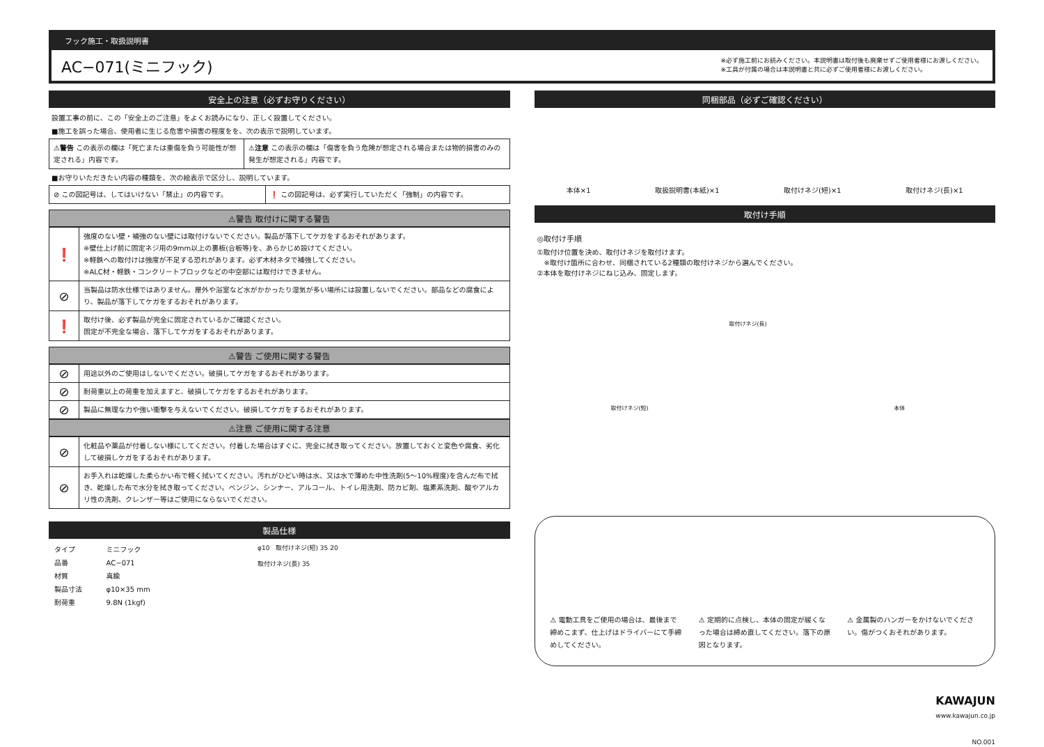フック施工・取扱説明書
AC−071(ミニフック)
※必ず施工前にお読みください。本説明書は取付後も廃棄せずご使用者様にお渡しください。
※工具が付属の場合は本説明書と共に必ずご使用者様にお渡しください。
安全上の注意（必ずお守りください）
設置工事の前に、この「安全上のご注意」をよくお読みになり、正しく設置してください。
■施工を誤った場合、使用者に生じる危害や損害の程度をを、次の表示で説明しています。
| ⚠警告 この表示の欄は「死亡または重傷を負う可能性が想定される」内容です。 | ⚠注意 この表示の欄は「傷害を負う危険が想定される場合または物的損害のみの発生が想定される」内容です。 |
■お守りいただきたい内容の種類を、次の絵表示で区分し、説明しています。
| ⊘ この図記号は、してはいけない「禁止」の内容です。 | ❗ この図記号は、必ず実行していただく「強制」の内容です。 |
⚠警告 取付けに関する警告
| ❗ | 強度のない壁・補強のない壁には取付けないでください。製品が落下してケガをするおそれがあります。 ※壁仕上げ前に固定ネジ用の9mm以上の裏板(合板等)を、あらかじめ設けてください。 ※軽鉄への取付けは強度が不足する恐れがあります。必ず木材ネタで補強してください。 ※ALC材・軽鉄・コンクリートブロックなどの中空部には取付けできません。 |
| ⊘ | 当製品は防水仕様ではありません。屋外や浴室など水がかかったり湿気が多い場所には設置しないでください。部品などの腐食により、製品が落下してケガをするおそれがあります。 |
| ❗ | 取付け後、必ず製品が完全に固定されているかご確認ください。 固定が不完全な場合、落下してケガをするおそれがあります。 |
⚠警告 ご使用に関する警告
| ⊘ | 用途以外のご使用はしないでください。破損してケガをするおそれがあります。 |
| ⊘ | 耐荷重以上の荷重を加えますと、破損してケガをするおそれがあります。 |
| ⊘ | 製品に無理な力や強い衝撃を与えないでください。破損してケガをするおそれがあります。 |
⚠注意 ご使用に関する注意
| ⊘ | 化粧品や薬品が付着しない様にしてください。付着した場合はすぐに、完全に拭き取ってください。放置しておくと変色や腐食、劣化して破損しケガをするおそれがあります。 |
| ⊘ | お手入れは乾燥した柔らかい布で軽く拭いてください。汚れがひどい時は水、又は水で薄めた中性洗剤(5〜10%程度)を含んだ布で拭き、乾燥した布で水分を拭き取ってください。ベンジン、シンナー、アルコール、トイレ用洗剤、防カビ剤、塩素系洗剤、酸やアルカリ性の洗剤、クレンザー等はご使用にならないでください。 |
製品仕様
| タイプ | ミニフック |
| 品番 | AC−071 |
| 材質 | 真鍮 |
| 製品寸法 | φ10×35 mm |
| 耐荷重 | 9.8N (1kgf) |
φ10 取付けネジ(短) 35 20
取付けネジ(長) 35
同梱部品（必ずご確認ください）
本体×1 取扱説明書(本紙)×1 取付けネジ(短)×1 取付けネジ(長)×1
取付け手順
◎取付け手順
①取付け位置を決め、取付けネジを取付けます。
　※取付け箇所に合わせ、同梱されている2種類の取付けネジから選んでください。
②本体を取付けネジにねじ込み、固定します。
取付けネジ(長)
取付けネジ(短) 本体
⚠ 電動工具をご使用の場合は、最後まで締めこまず、仕上げはドライバーにて手締めしてください。
⚠ 定期的に点検し、本体の固定が緩くなった場合は締め直してください。落下の原因となります。
⚠ 金属製のハンガーをかけないでください。傷がつくおそれがあります。
KAWAJUN
www.kawajun.co.jp
NO.001